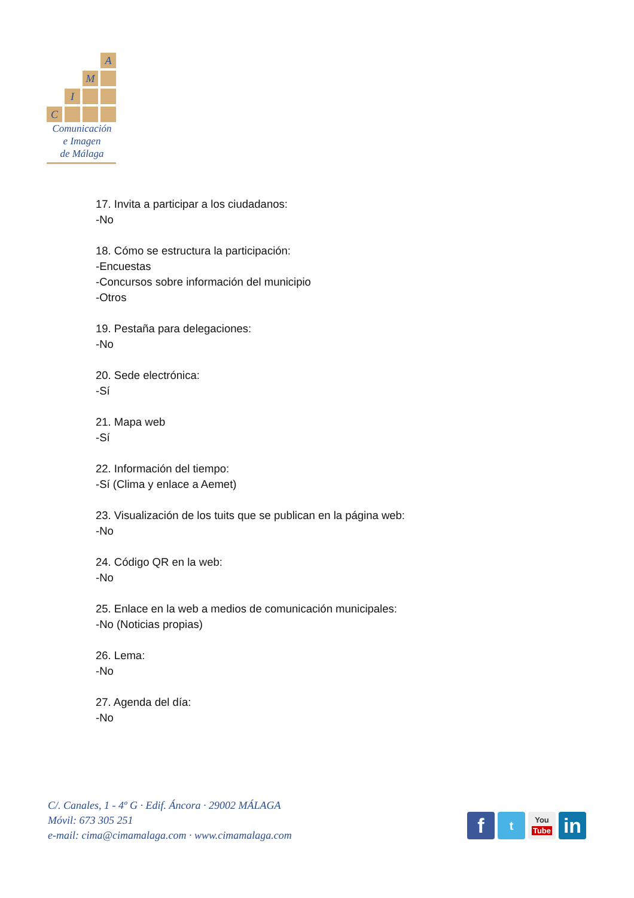A
M
I
C
Comunicación
e Imagen
de Málaga
17. Invita a participar a los ciudadanos:
-No
18. Cómo se estructura la participación:
-Encuestas
-Concursos sobre información del municipio
-Otros
19. Pestaña para delegaciones:
-No
20. Sede electrónica:
-Sí
21. Mapa web
-Sí
22. Información del tiempo:
-Sí (Clima y enlace a Aemet)
23. Visualización de los tuits que se publican en la página web:
-No
24. Código QR en la web:
-No
25. Enlace en la web a medios de comunicación municipales:
-No (Noticias propias)
26. Lema:
-No
27. Agenda del día:
-No
C/. Canales, 1 - 4º G · Edif. Áncora · 29002 MÁLAGA
Móvil: 673 305 251
e-mail: cima@cimamalaga.com · www.cimamalaga.com
f
t
You
Tube
in